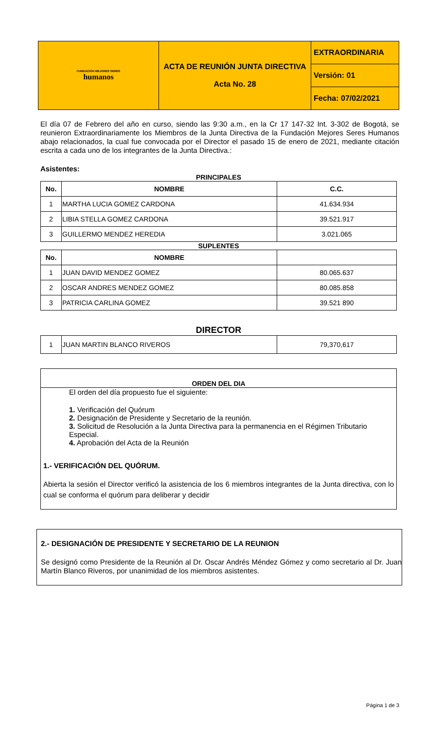| FUNDACIÓN MEJORES SERES humanos | ACTA DE REUNIÓN JUNTA DIRECTIVA Acta No. 28 | EXTRAORDINARIA |
| | | Versión: 01 |
| | | Fecha: 07/02/2021 |
El día 07 de Febrero del año en curso, siendo las 9:30 a.m., en la Cr 17 147-32 Int. 3-302 de Bogotá, se reunieron Extraordinariamente los Miembros de la Junta Directiva de la Fundación Mejores Seres Humanos abajo relacionados, la cual fue convocada por el Director el pasado 15 de enero de 2021, mediante citación escrita a cada uno de los integrantes de la Junta Directiva.:
Asistentes:
PRINCIPALES
| No. | NOMBRE | C.C. |
| --- | --- | --- |
| 1 | MARTHA LUCIA GOMEZ CARDONA | 41.634.934 |
| 2 | LIBIA STELLA GOMEZ CARDONA | 39.521.917 |
| 3 | GUILLERMO MENDEZ HEREDIA | 3.021.065 |
SUPLENTES
| No. | NOMBRE | |
| --- | --- | --- |
| 1 | JUAN DAVID MENDEZ GOMEZ | 80.065.637 |
| 2 | OSCAR ANDRES MENDEZ GOMEZ | 80.085.858 |
| 3 | PATRICIA CARLINA GOMEZ | 39.521 890 |
DIRECTOR
| 1 | JUAN MARTIN BLANCO RIVEROS | 79,370,617 |
ORDEN DEL DIA
El orden del día propuesto fue el siguiente:
1. Verificación del Quórum
2. Designación de Presidente y Secretario de la reunión.
3. Solicitud de Resolución a la Junta Directiva para la permanencia en el Régimen Tributario Especial.
4. Aprobación del Acta de la Reunión
1.- VERIFICACIÓN DEL QUÓRUM.
Abierta la sesión el Director verificó la asistencia de los 6 miembros integrantes de la Junta directiva, con lo cual se conforma el quórum para deliberar y decidir
2.- DESIGNACIÓN DE PRESIDENTE Y SECRETARIO DE LA REUNION
Se designó como Presidente de la Reunión al Dr. Oscar Andrés Méndez Gómez y como secretario al Dr. Juan Martín Blanco Riveros, por unanimidad de los miembros asistentes.
Página 1 de 3